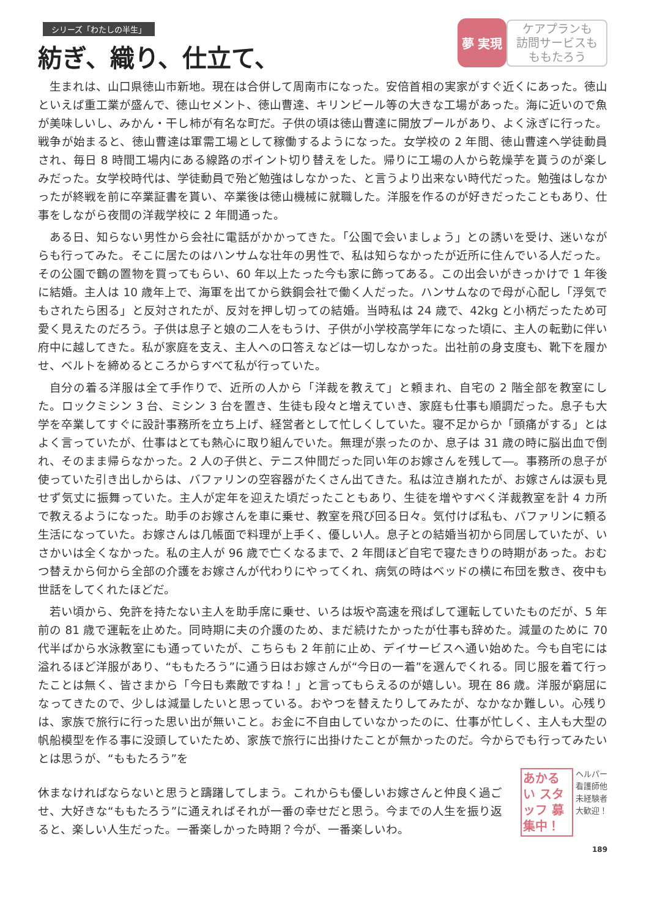シリーズ「わたしの半生」
紡ぎ、織り、仕立て、
夢 実現
ケアプランも
訪問サービスも
ももたろう
生まれは、山口県徳山市新地。現在は合併して周南市になった。安倍首相の実家がすぐ近くにあった。徳山といえば重工業が盛んで、徳山セメント、徳山曹達、キリンビール等の大きな工場があった。海に近いので魚が美味しいし、みかん・干し柿が有名な町だ。子供の頃は徳山曹達に開放プールがあり、よく泳ぎに行った。戦争が始まると、徳山曹達は軍需工場として稼働するようになった。女学校の 2 年間、徳山曹達へ学徒動員され、毎日 8 時間工場内にある線路のポイント切り替えをした。帰りに工場の人から乾燥芋を貰うのが楽しみだった。女学校時代は、学徒動員で殆ど勉強はしなかった、と言うより出来ない時代だった。勉強はしなかったが終戦を前に卒業証書を貰い、卒業後は徳山機械に就職した。洋服を作るのが好きだったこともあり、仕事をしながら夜間の洋裁学校に 2 年間通った。
ある日、知らない男性から会社に電話がかかってきた。「公園で会いましょう」との誘いを受け、迷いながらも行ってみた。そこに居たのはハンサムな壮年の男性で、私は知らなかったが近所に住んでいる人だった。その公園で鶴の置物を買ってもらい、60 年以上たった今も家に飾ってある。この出会いがきっかけで 1 年後に結婚。主人は 10 歳年上で、海軍を出てから鉄鋼会社で働く人だった。ハンサムなので母が心配し「浮気でもされたら困る」と反対されたが、反対を押し切っての結婚。当時私は 24 歳で、42kg と小柄だったため可愛く見えたのだろう。子供は息子と娘の二人をもうけ、子供が小学校高学年になった頃に、主人の転勤に伴い府中に越してきた。私が家庭を支え、主人への口答えなどは一切しなかった。出社前の身支度も、靴下を履かせ、ベルトを締めるところからすべて私が行っていた。
自分の着る洋服は全て手作りで、近所の人から「洋裁を教えて」と頼まれ、自宅の 2 階全部を教室にした。ロックミシン 3 台、ミシン 3 台を置き、生徒も段々と増えていき、家庭も仕事も順調だった。息子も大学を卒業してすぐに設計事務所を立ち上げ、経営者として忙しくしていた。寝不足からか「頭痛がする」とはよく言っていたが、仕事はとても熱心に取り組んでいた。無理が祟ったのか、息子は 31 歳の時に脳出血で倒れ、そのまま帰らなかった。2 人の子供と、テニス仲間だった同い年のお嫁さんを残して―。事務所の息子が使っていた引き出しからは、バファリンの空容器がたくさん出てきた。私は泣き崩れたが、お嫁さんは涙も見せず気丈に振舞っていた。主人が定年を迎えた頃だったこともあり、生徒を増やすべく洋裁教室を計 4 カ所で教えるようになった。助手のお嫁さんを車に乗せ、教室を飛び回る日々。気付けば私も、バファリンに頼る生活になっていた。お嫁さんは几帳面で料理が上手く、優しい人。息子との結婚当初から同居していたが、いさかいは全くなかった。私の主人が 96 歳で亡くなるまで、2 年間ほど自宅で寝たきりの時期があった。おむつ替えから何から全部の介護をお嫁さんが代わりにやってくれ、病気の時はベッドの横に布団を敷き、夜中も世話をしてくれたほどだ。
若い頃から、免許を持たない主人を助手席に乗せ、いろは坂や高速を飛ばして運転していたものだが、5 年前の 81 歳で運転を止めた。同時期に夫の介護のため、まだ続けたかったが仕事も辞めた。減量のために 70 代半ばから水泳教室にも通っていたが、こちらも 2 年前に止め、デイサービスへ通い始めた。今も自宅には溢れるほど洋服があり、“ももたろう”に通う日はお嫁さんが“今日の一着”を選んでくれる。同じ服を着て行ったことは無く、皆さまから「今日も素敵ですね！」と言ってもらえるのが嬉しい。現在 86 歳。洋服が窮屈になってきたので、少しは減量したいと思っている。おやつを替えたりしてみたが、なかなか難しい。心残りは、家族で旅行に行った思い出が無いこと。お金に不自由していなかったのに、仕事が忙しく、主人も大型の帆船模型を作る事に没頭していたため、家族で旅行に出掛けたことが無かったのだ。今からでも行ってみたいとは思うが、“ももたろう”を
休まなければならないと思うと躊躇してしまう。これからも優しいお嫁さんと仲良く過ごせ、大好きな“ももたろう”に通えればそれが一番の幸せだと思う。今までの人生を振り返ると、楽しい人生だった。一番楽しかった時期？今が、一番楽しいわ。
あかるい スタッフ 募集中！
ヘルパー
看護師他
未経験者
大歓迎！
189